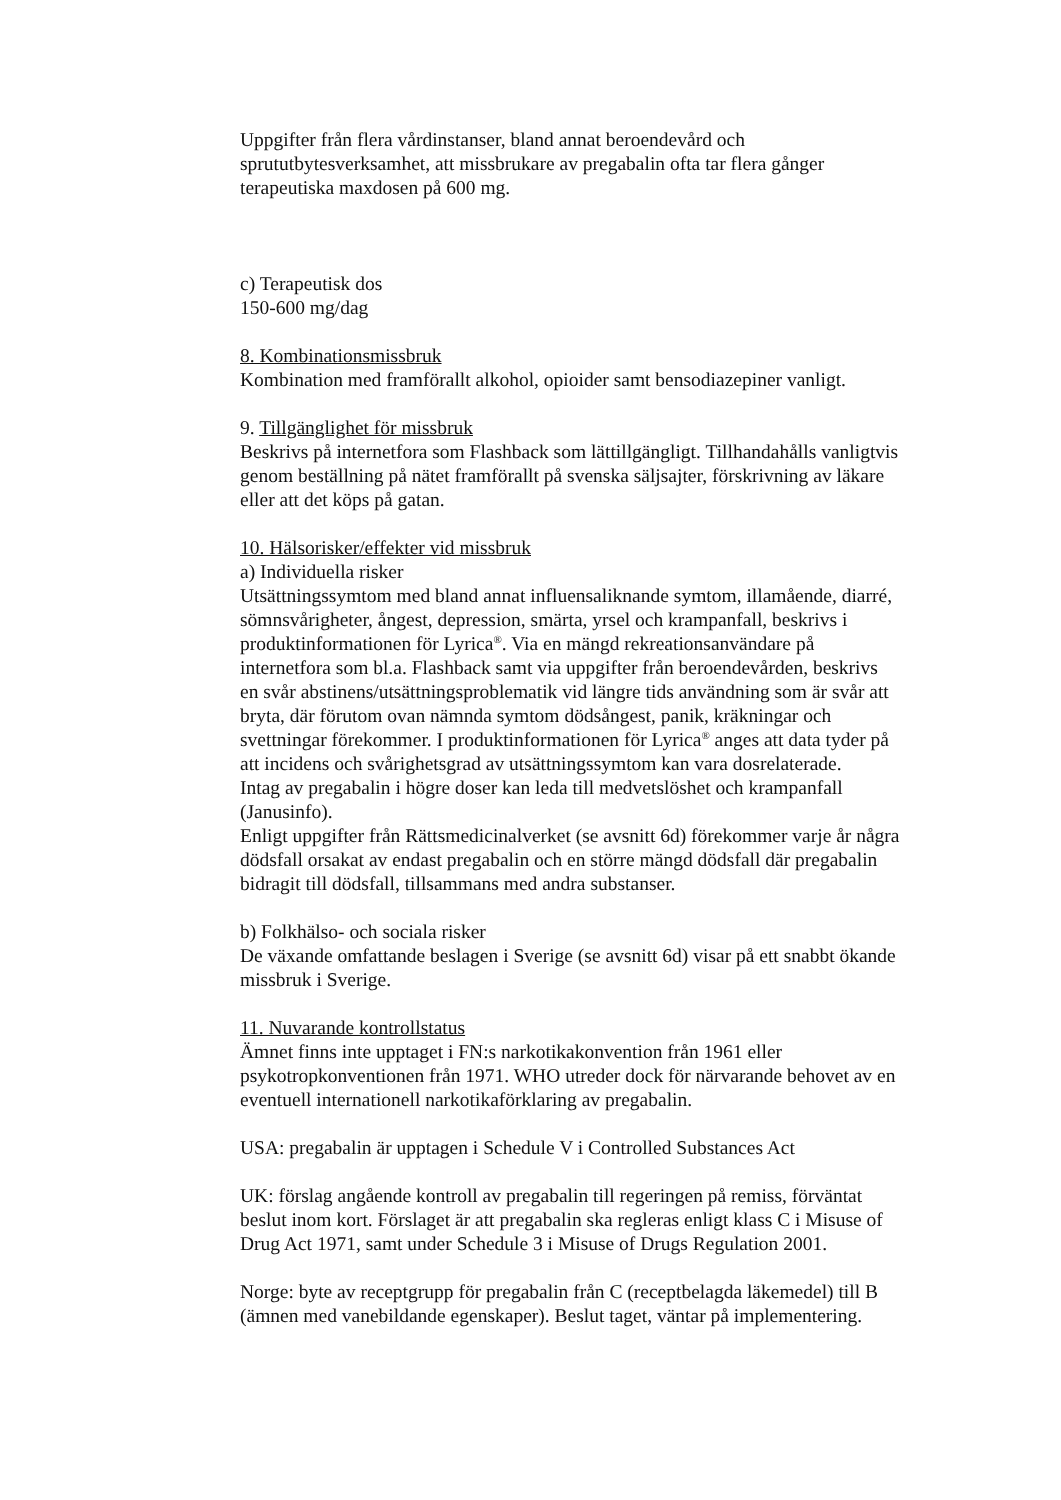Uppgifter från flera vårdinstanser, bland annat beroendevård och sprututbytesverksamhet, att missbrukare av pregabalin ofta tar flera gånger terapeutiska maxdosen på 600 mg.
c) Terapeutisk dos
150-600 mg/dag
8. Kombinationsmissbruk
Kombination med framförallt alkohol, opioider samt bensodiazepiner vanligt.
9. Tillgänglighet för missbruk
Beskrivs på internetfora som Flashback som lättillgängligt. Tillhandahålls vanligtvis genom beställning på nätet framförallt på svenska säljsajter, förskrivning av läkare eller att det köps på gatan.
10. Hälsorisker/effekter vid missbruk
a) Individuella risker
Utsättningssymtom med bland annat influensaliknande symtom, illamående, diarré, sömnsvårigheter, ångest, depression, smärta, yrsel och krampanfall, beskrivs i produktinformationen för Lyrica<sup>®</sup>. Via en mängd rekreationsanvändare på internetfora som bl.a. Flashback samt via uppgifter från beroendevården, beskrivs en svår abstinens/utsättningsproblematik vid längre tids användning som är svår att bryta, där förutom ovan nämnda symtom dödsångest, panik, kräkningar och svettningar förekommer. I produktinformationen för Lyrica<sup>®</sup> anges att data tyder på att incidens och svårighetsgrad av utsättningssymtom kan vara dosrelaterade.
Intag av pregabalin i högre doser kan leda till medvetslöshet och krampanfall (Janusinfo).
Enligt uppgifter från Rättsmedicinalverket (se avsnitt 6d) förekommer varje år några dödsfall orsakat av endast pregabalin och en större mängd dödsfall där pregabalin bidragit till dödsfall, tillsammans med andra substanser.
b) Folkhälso- och sociala risker
De växande omfattande beslagen i Sverige (se avsnitt 6d) visar på ett snabbt ökande missbruk i Sverige.
11. Nuvarande kontrollstatus
Ämnet finns inte upptaget i FN:s narkotikakonvention från 1961 eller psykotropkonventionen från 1971. WHO utreder dock för närvarande behovet av en eventuell internationell narkotikaförklaring av pregabalin.
USA: pregabalin är upptagen i Schedule V i Controlled Substances Act
UK: förslag angående kontroll av pregabalin till regeringen på remiss, förväntat beslut inom kort. Förslaget är att pregabalin ska regleras enligt klass C i Misuse of Drug Act 1971, samt under Schedule 3 i Misuse of Drugs Regulation 2001.
Norge: byte av receptgrupp för pregabalin från C (receptbelagda läkemedel) till B (ämnen med vanebildande egenskaper). Beslut taget, väntar på implementering.